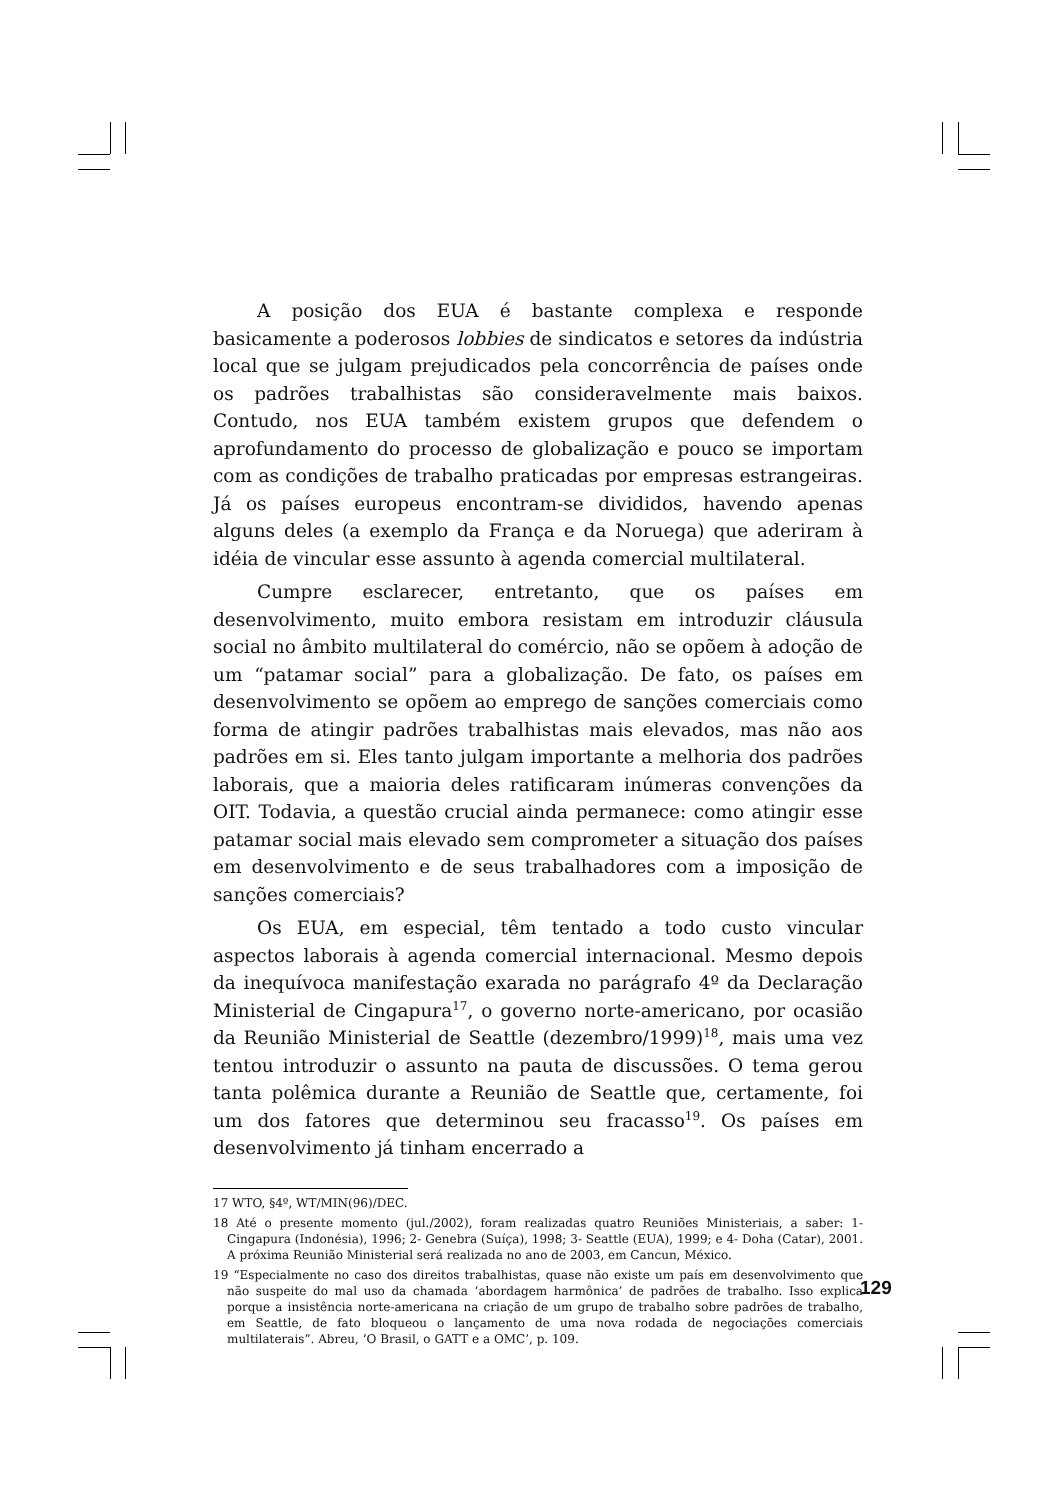A posição dos EUA é bastante complexa e responde basicamente a poderosos lobbies de sindicatos e setores da indústria local que se julgam prejudicados pela concorrência de países onde os padrões trabalhistas são consideravelmente mais baixos. Contudo, nos EUA também existem grupos que defendem o aprofundamento do processo de globalização e pouco se importam com as condições de trabalho praticadas por empresas estrangeiras. Já os países europeus encontram-se divididos, havendo apenas alguns deles (a exemplo da França e da Noruega) que aderiram à idéia de vincular esse assunto à agenda comercial multilateral.
Cumpre esclarecer, entretanto, que os países em desenvolvimento, muito embora resistam em introduzir cláusula social no âmbito multilateral do comércio, não se opõem à adoção de um “patamar social” para a globalização. De fato, os países em desenvolvimento se opõem ao emprego de sanções comerciais como forma de atingir padrões trabalhistas mais elevados, mas não aos padrões em si. Eles tanto julgam importante a melhoria dos padrões laborais, que a maioria deles ratificaram inúmeras convenções da OIT. Todavia, a questão crucial ainda permanece: como atingir esse patamar social mais elevado sem comprometer a situação dos países em desenvolvimento e de seus trabalhadores com a imposição de sanções comerciais?
Os EUA, em especial, têm tentado a todo custo vincular aspectos laborais à agenda comercial internacional. Mesmo depois da inequívoca manifestação exarada no parágrafo 4º da Declaração Ministerial de Cingapura<sup>17</sup>, o governo norte-americano, por ocasião da Reunião Ministerial de Seattle (dezembro/1999)<sup>18</sup>, mais uma vez tentou introduzir o assunto na pauta de discussões. O tema gerou tanta polêmica durante a Reunião de Seattle que, certamente, foi um dos fatores que determinou seu fracasso<sup>19</sup>. Os países em desenvolvimento já tinham encerrado a
17 WTO, §4º, WT/MIN(96)/DEC.
18 Até o presente momento (jul./2002), foram realizadas quatro Reuniões Ministeriais, a saber: 1- Cingapura (Indonésia), 1996; 2- Genebra (Suíça), 1998; 3- Seattle (EUA), 1999; e 4- Doha (Catar), 2001. A próxima Reunião Ministerial será realizada no ano de 2003, em Cancun, México.
19 “Especialmente no caso dos direitos trabalhistas, quase não existe um país em desenvolvimento que não suspeite do mal uso da chamada ‘abordagem harmônica’ de padrões de trabalho. Isso explica porque a insistência norte-americana na criação de um grupo de trabalho sobre padrões de trabalho, em Seattle, de fato bloqueou o lançamento de uma nova rodada de negociações comerciais multilaterais”. Abreu, ‘O Brasil, o GATT e a OMC’, p. 109.
129